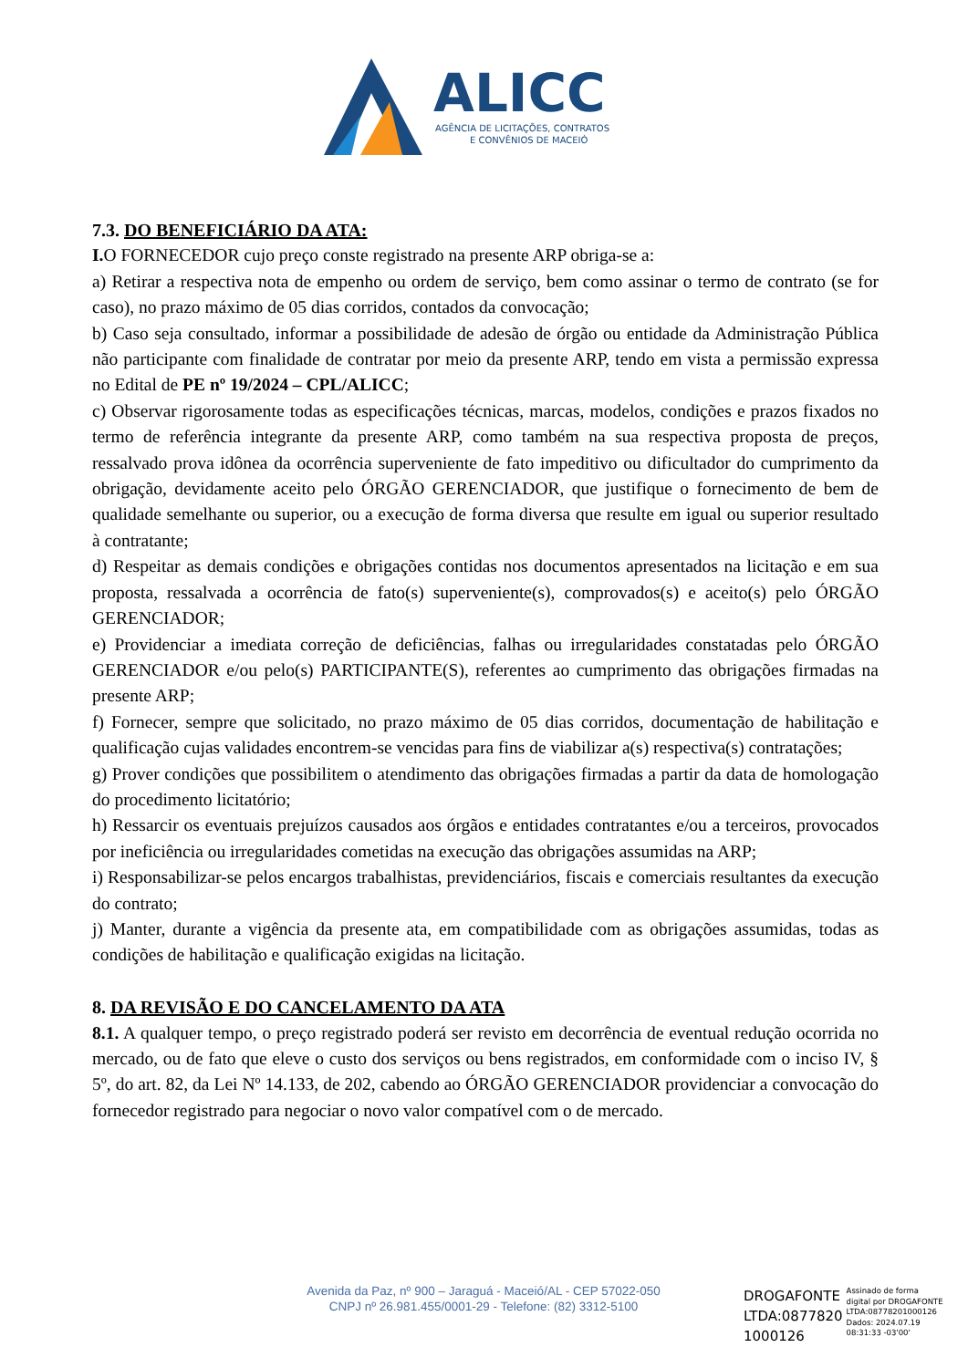ALICC
AGÊNCIA DE LICITAÇÕES, CONTRATOS
E CONVÊNIOS DE MACEIÓ
7.3. DO BENEFICIÁRIO DA ATA:
I. O FORNECEDOR cujo preço conste registrado na presente ARP obriga-se a:
a) Retirar a respectiva nota de empenho ou ordem de serviço, bem como assinar o termo de contrato (se for caso), no prazo máximo de 05 dias corridos, contados da convocação;
b) Caso seja consultado, informar a possibilidade de adesão de órgão ou entidade da Administração Pública não participante com finalidade de contratar por meio da presente ARP, tendo em vista a permissão expressa no Edital de PE nº 19/2024 – CPL/ALICC;
c) Observar rigorosamente todas as especificações técnicas, marcas, modelos, condições e prazos fixados no termo de referência integrante da presente ARP, como também na sua respectiva proposta de preços, ressalvado prova idônea da ocorrência superveniente de fato impeditivo ou dificultador do cumprimento da obrigação, devidamente aceito pelo ÓRGÃO GERENCIADOR, que justifique o fornecimento de bem de qualidade semelhante ou superior, ou a execução de forma diversa que resulte em igual ou superior resultado à contratante;
d) Respeitar as demais condições e obrigações contidas nos documentos apresentados na licitação e em sua proposta, ressalvada a ocorrência de fato(s) superveniente(s), comprovados(s) e aceito(s) pelo ÓRGÃO GERENCIADOR;
e) Providenciar a imediata correção de deficiências, falhas ou irregularidades constatadas pelo ÓRGÃO GERENCIADOR e/ou pelo(s) PARTICIPANTE(S), referentes ao cumprimento das obrigações firmadas na presente ARP;
f) Fornecer, sempre que solicitado, no prazo máximo de 05 dias corridos, documentação de habilitação e qualificação cujas validades encontrem-se vencidas para fins de viabilizar a(s) respectiva(s) contratações;
g) Prover condições que possibilitem o atendimento das obrigações firmadas a partir da data de homologação do procedimento licitatório;
h) Ressarcir os eventuais prejuízos causados aos órgãos e entidades contratantes e/ou a terceiros, provocados por ineficiência ou irregularidades cometidas na execução das obrigações assumidas na ARP;
i) Responsabilizar-se pelos encargos trabalhistas, previdenciários, fiscais e comerciais resultantes da execução do contrato;
j) Manter, durante a vigência da presente ata, em compatibilidade com as obrigações assumidas, todas as condições de habilitação e qualificação exigidas na licitação.
8. DA REVISÃO E DO CANCELAMENTO DA ATA
8.1. A qualquer tempo, o preço registrado poderá ser revisto em decorrência de eventual redução ocorrida no mercado, ou de fato que eleve o custo dos serviços ou bens registrados, em conformidade com o inciso IV, § 5º, do art. 82, da Lei Nº 14.133, de 202, cabendo ao ÓRGÃO GERENCIADOR providenciar a convocação do fornecedor registrado para negociar o novo valor compatível com o de mercado.
Avenida da Paz, nº 900 – Jaraguá - Maceió/AL - CEP 57022-050
CNPJ nº 26.981.455/0001-29 - Telefone: (82) 3312-5100
DROGAFONTE
LTDA:0877820
1000126
Assinado de forma
digital por DROGAFONTE
LTDA:08778201000126
Dados: 2024.07.19
08:31:33 -03'00'